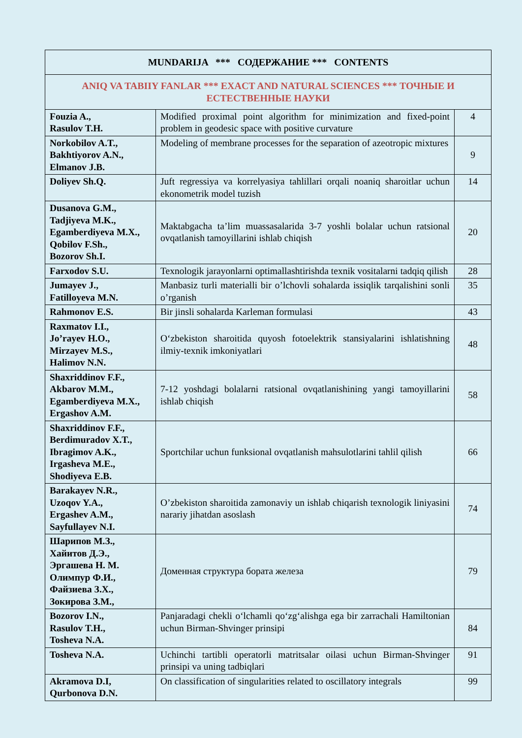| MUNDARIJA *** СОДЕРЖАНИЕ *** CONTENTS | | |
| --- | --- | --- |
| ANIQ VA TABIIY FANLAR *** EXACT AND NATURAL SCIENCES *** ТОЧНЫЕ И ЕСТЕСТВЕННЫЕ НАУКИ | | |
| Fouzia A., Rasulov T.H. | Modified proximal point algorithm for minimization and fixed-point problem in geodesic space with positive curvature | 4 |
| Norkobilov A.T., Bakhtiyorov A.N., Elmanov J.B. | Modeling of membrane processes for the separation of azeotropic mixtures | 9 |
| Doliyev Sh.Q. | Juft regressiya va korrelyasiya tahlillari orqali noaniq sharoitlar uchun ekonometrik model tuzish | 14 |
| Dusanova G.M., Tadjiyeva M.K., Egamberdiyeva M.X., Qobilov F.Sh., Bozorov Sh.I. | Maktabgacha ta’lim muassasalarida 3-7 yoshli bolalar uchun ratsional ovqatlanish tamoyillarini ishlab chiqish | 20 |
| Farxodov S.U. | Texnologik jarayonlarni optimallashtirishda texnik vositalarni tadqiq qilish | 28 |
| Jumayev J., Fatilloyeva M.N. | Manbasiz turli materialli bir o’lchovli sohalarda issiqlik tarqalishini sonli o’rganish | 35 |
| Rahmonov E.S. | Bir jinsli sohalarda Karleman formulasi | 43 |
| Raxmatov I.I., Jo’rayev H.O., Mirzayev M.S., Halimov N.N. | O‘zbekiston sharoitida quyosh fotoelektrik stansiyalarini ishlatishning ilmiy-texnik imkoniyatlari | 48 |
| Shaxriddinov F.F., Akbarov M.M., Egamberdiyeva M.X., Ergashov A.M. | 7-12 yoshdagi bolalarni ratsional ovqatlanishining yangi tamoyillarini ishlab chiqish | 58 |
| Shaxriddinov F.F., Berdimuradov X.T., Ibragimov A.K., Irgasheva M.E., Shodiyeva E.B. | Sportchilar uchun funksional ovqatlanish mahsulotlarini tahlil qilish | 66 |
| Barakayev N.R., Uzoqov Y.A., Ergashev A.M., Sayfullayev N.I. | O’zbekiston sharoitida zamonaviy un ishlab chiqarish texnologik liniyasini narariy jihatdan asoslash | 74 |
| Шарипов М.З., Хайитов Д.Э., Эргашева Н. М. Олимпур Ф.И., Файзиева З.Х., Зокирова З.М., | Доменная структура бората железа | 79 |
| Bozorov I.N., Rasulov T.H., Tosheva N.A. | Panjaradagi chekli o‘lchamli qo‘zg‘alishga ega bir zarrachali Hamiltonian uchun Birman-Shvinger prinsipi | 84 |
| Tosheva N.A. | Uchinchi tartibli operatorli matritsalar oilasi uchun Birman-Shvinger prinsipi va uning tadbiqlari | 91 |
| Akramova D.I, Qurbonova D.N. | On classification of singularities related to oscillatory integrals | 99 |